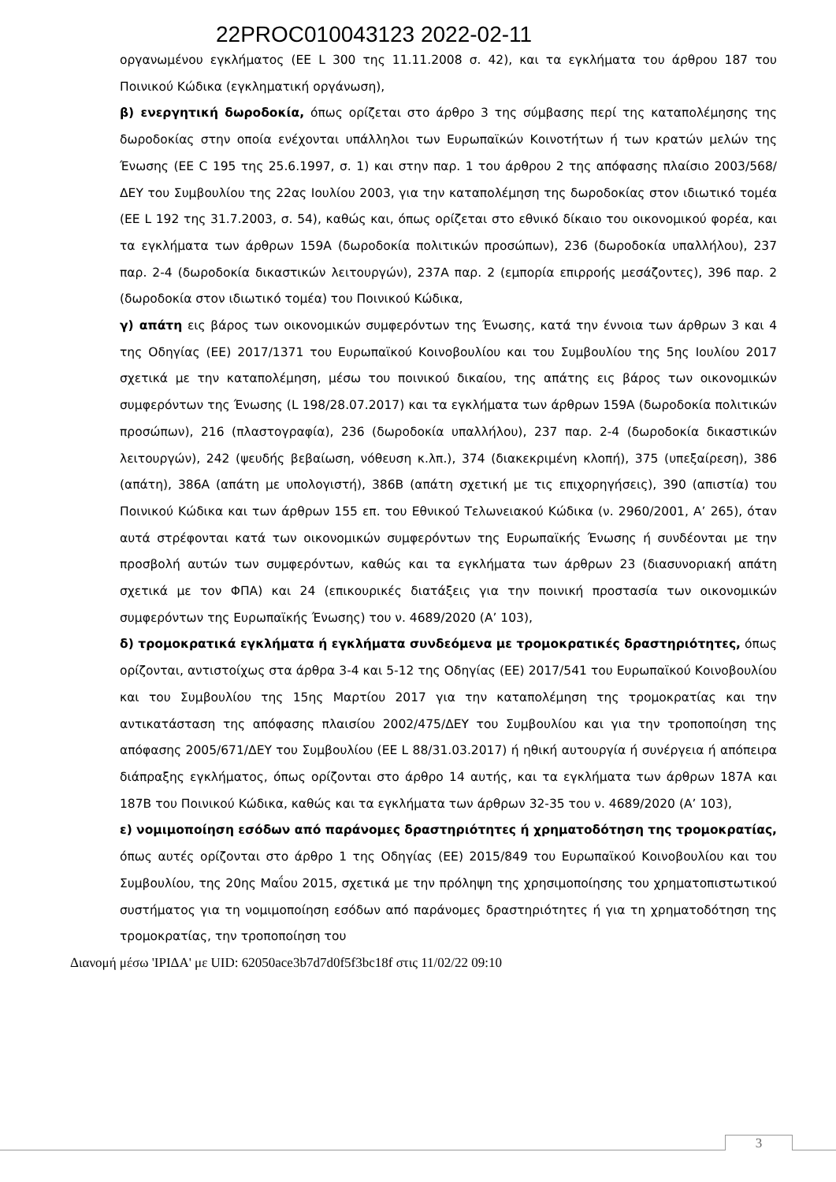22PROC010043123 2022-02-11
οργανωμένου εγκλήματος (ΕΕ L 300 της 11.11.2008 σ. 42), και τα εγκλήματα του άρθρου 187 του Ποινικού Κώδικα (εγκληματική οργάνωση),
β) ενεργητική δωροδοκία, όπως ορίζεται στο άρθρο 3 της σύμβασης περί της καταπολέμησης της δωροδοκίας στην οποία ενέχονται υπάλληλοι των Ευρωπαϊκών Κοινοτήτων ή των κρατών μελών της Ένωσης (ΕΕ C 195 της 25.6.1997, σ. 1) και στην παρ. 1 του άρθρου 2 της απόφασης πλαίσιο 2003/568/ΔΕΥ του Συμβουλίου της 22ας Ιουλίου 2003, για την καταπολέμηση της δωροδοκίας στον ιδιωτικό τομέα (ΕΕ L 192 της 31.7.2003, σ. 54), καθώς και, όπως ορίζεται στο εθνικό δίκαιο του οικονομικού φορέα, και τα εγκλήματα των άρθρων 159Α (δωροδοκία πολιτικών προσώπων), 236 (δωροδοκία υπαλλήλου), 237 παρ. 2-4 (δωροδοκία δικαστικών λειτουργών), 237Α παρ. 2 (εμπορία επιρροής μεσάζοντες), 396 παρ. 2 (δωροδοκία στον ιδιωτικό τομέα) του Ποινικού Κώδικα,
γ) απάτη εις βάρος των οικονομικών συμφερόντων της Ένωσης, κατά την έννοια των άρθρων 3 και 4 της Οδηγίας (ΕΕ) 2017/1371 του Ευρωπαϊκού Κοινοβουλίου και του Συμβουλίου της 5ης Ιουλίου 2017 σχετικά με την καταπολέμηση, μέσω του ποινικού δικαίου, της απάτης εις βάρος των οικονομικών συμφερόντων της Ένωσης (L 198/28.07.2017) και τα εγκλήματα των άρθρων 159Α (δωροδοκία πολιτικών προσώπων), 216 (πλαστογραφία), 236 (δωροδοκία υπαλλήλου), 237 παρ. 2-4 (δωροδοκία δικαστικών λειτουργών), 242 (ψευδής βεβαίωση, νόθευση κ.λπ.), 374 (διακεκριμένη κλοπή), 375 (υπεξαίρεση), 386 (απάτη), 386Α (απάτη με υπολογιστή), 386Β (απάτη σχετική με τις επιχορηγήσεις), 390 (απιστία) του Ποινικού Κώδικα και των άρθρων 155 επ. του Εθνικού Τελωνειακού Κώδικα (ν. 2960/2001, Α’ 265), όταν αυτά στρέφονται κατά των οικονομικών συμφερόντων της Ευρωπαϊκής Ένωσης ή συνδέονται με την προσβολή αυτών των συμφερόντων, καθώς και τα εγκλήματα των άρθρων 23 (διασυνοριακή απάτη σχετικά με τον ΦΠΑ) και 24 (επικουρικές διατάξεις για την ποινική προστασία των οικονομικών συμφερόντων της Ευρωπαϊκής Ένωσης) του ν. 4689/2020 (Α’ 103),
δ) τρομοκρατικά εγκλήματα ή εγκλήματα συνδεόμενα με τρομοκρατικές δραστηριότητες, όπως ορίζονται, αντιστοίχως στα άρθρα 3-4 και 5-12 της Οδηγίας (ΕΕ) 2017/541 του Ευρωπαϊκού Κοινοβουλίου και του Συμβουλίου της 15ης Μαρτίου 2017 για την καταπολέμηση της τρομοκρατίας και την αντικατάσταση της απόφασης πλαισίου 2002/475/ΔΕΥ του Συμβουλίου και για την τροποποίηση της απόφασης 2005/671/ΔΕΥ του Συμβουλίου (ΕΕ L 88/31.03.2017) ή ηθική αυτουργία ή συνέργεια ή απόπειρα διάπραξης εγκλήματος, όπως ορίζονται στο άρθρο 14 αυτής, και τα εγκλήματα των άρθρων 187Α και 187Β του Ποινικού Κώδικα, καθώς και τα εγκλήματα των άρθρων 32-35 του ν. 4689/2020 (Α’ 103),
ε) νομιμοποίηση εσόδων από παράνομες δραστηριότητες ή χρηματοδότηση της τρομοκρατίας, όπως αυτές ορίζονται στο άρθρο 1 της Οδηγίας (ΕΕ) 2015/849 του Ευρωπαϊκού Κοινοβουλίου και του Συμβουλίου, της 20ης Μαΐου 2015, σχετικά με την πρόληψη της χρησιμοποίησης του χρηματοπιστωτικού συστήματος για τη νομιμοποίηση εσόδων από παράνομες δραστηριότητες ή για τη χρηματοδότηση της τρομοκρατίας, την τροποποίηση του
Διανομή μέσω 'ΙΡΙΔΑ' με UID: 62050ace3b7d7d0f5f3bc18f στις 11/02/22 09:10
3